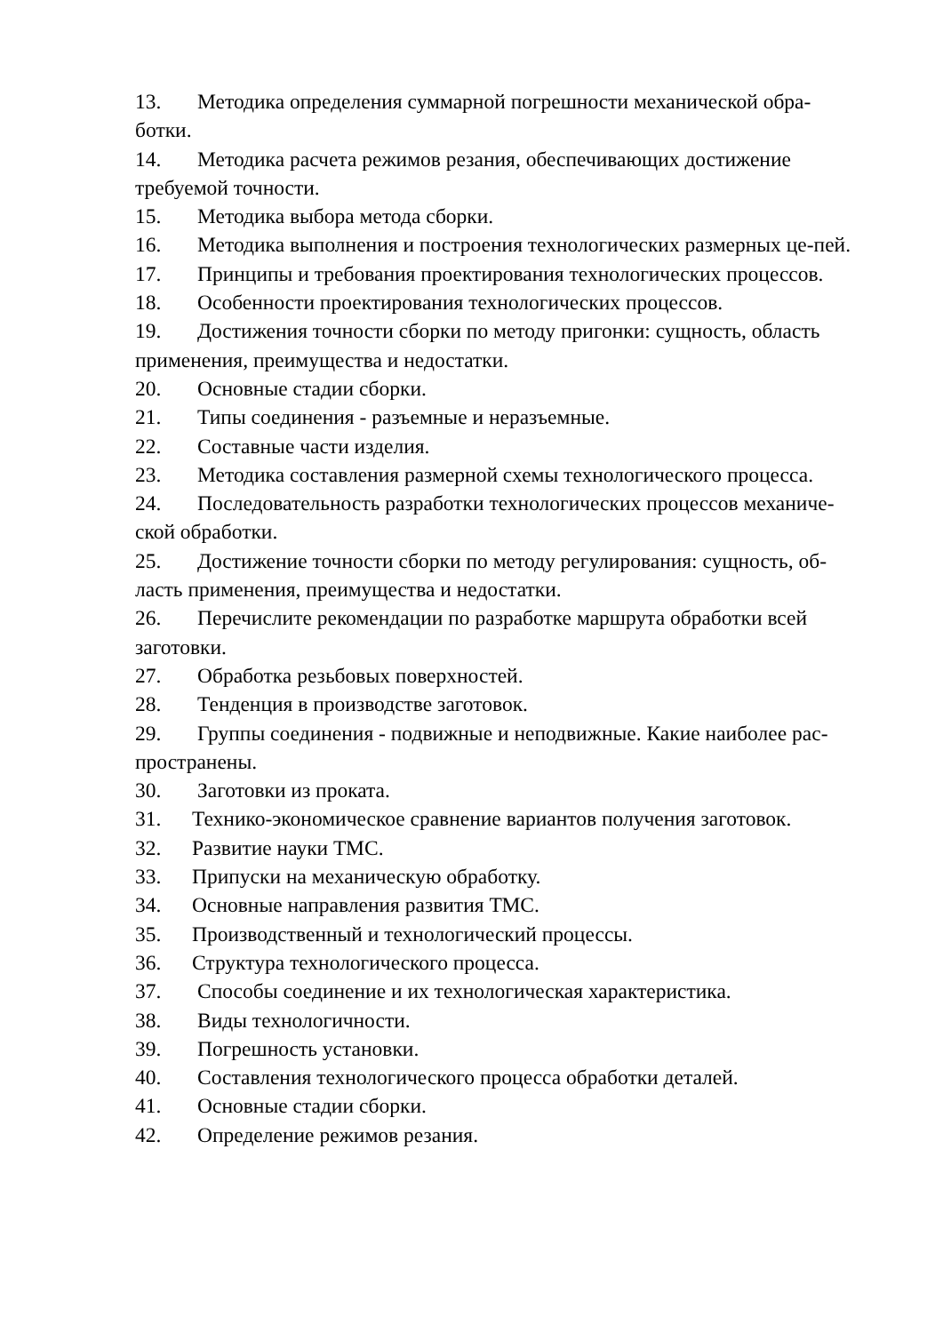13. Методика определения суммарной погрешности механической обра-ботки.
14. Методика расчета режимов резания, обеспечивающих достижение требуемой точности.
15. Методика выбора метода сборки.
16. Методика выполнения и построения технологических размерных це-пей.
17. Принципы и требования проектирования технологических процессов.
18. Особенности проектирования технологических процессов.
19. Достижения точности сборки по методу пригонки: сущность, область применения, преимущества и недостатки.
20. Основные стадии сборки.
21. Типы соединения - разъемные и неразъемные.
22. Составные части изделия.
23. Методика составления размерной схемы технологического процесса.
24. Последовательность разработки технологических процессов механиче-ской обработки.
25. Достижение точности сборки по методу регулирования: сущность, об-ласть применения, преимущества и недостатки.
26. Перечислите рекомендации по разработке маршрута обработки всей заготовки.
27. Обработка резьбовых поверхностей.
28. Тенденция в производстве заготовок.
29. Группы соединения - подвижные и неподвижные. Какие наиболее рас-пространены.
30. Заготовки из проката.
31. Технико-экономическое сравнение вариантов получения заготовок.
32. Развитие науки ТМС.
33. Припуски на механическую обработку.
34. Основные направления развития ТМС.
35. Производственный и технологический процессы.
36. Структура технологического процесса.
37. Способы соединение и их технологическая характеристика.
38. Виды технологичности.
39. Погрешность установки.
40. Составления технологического процесса обработки деталей.
41. Основные стадии сборки.
42. Определение режимов резания.